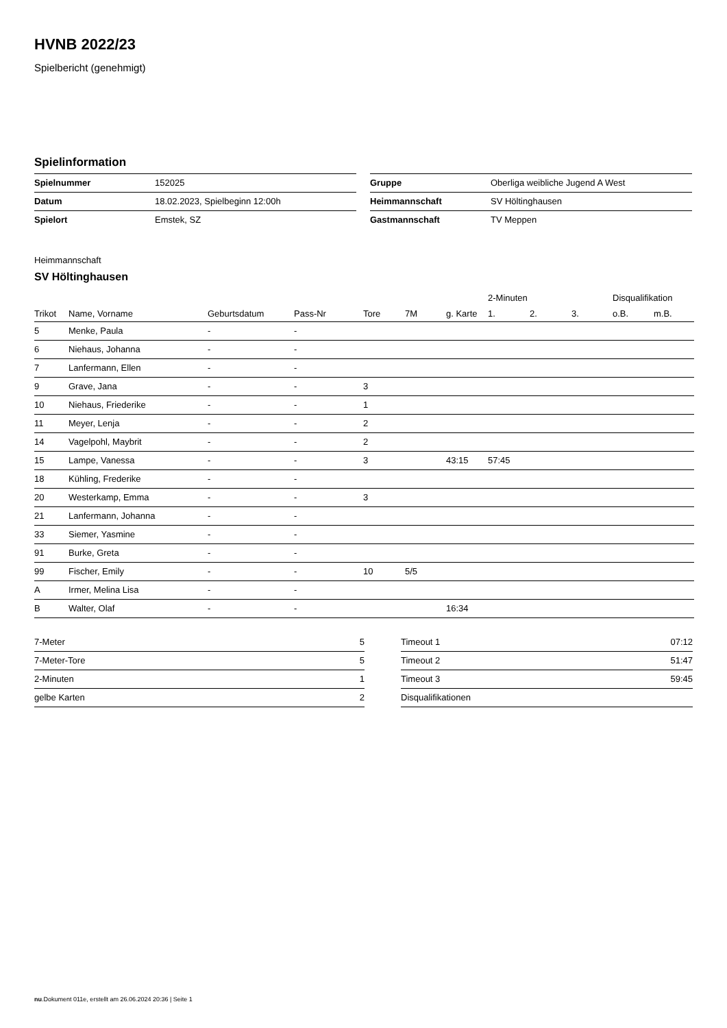HVNB 2022/23
Spielbericht (genehmigt)
Spielinformation
| Spielnummer | 152025 |
| Datum | 18.02.2023, Spielbeginn 12:00h |
| Spielort | Emstek, SZ |
| Gruppe | Oberliga weibliche Jugend A West |
| Heimmannschaft | SV Höltinghausen |
| Gastmannschaft | TV Meppen |
Heimmannschaft
SV Höltinghausen
| | | | | | | | 2-Minuten | | | Disqualifikation | |
| --- | --- | --- | --- | --- | --- | --- | --- | --- | --- | --- | --- |
| Trikot | Name, Vorname | Geburtsdatum | Pass-Nr | Tore | 7M | g. Karte | 1. | 2. | 3. | o.B. | m.B. |
| 5 | Menke, Paula | - | - | | | | | | | | |
| 6 | Niehaus, Johanna | - | - | | | | | | | | |
| 7 | Lanfermann, Ellen | - | - | | | | | | | | |
| 9 | Grave, Jana | - | - | 3 | | | | | | | |
| 10 | Niehaus, Friederike | - | - | 1 | | | | | | | |
| 11 | Meyer, Lenja | - | - | 2 | | | | | | | |
| 14 | Vagelpohl, Maybrit | - | - | 2 | | | | | | | |
| 15 | Lampe, Vanessa | - | - | 3 | | 43:15 | 57:45 | | | | |
| 18 | Kühling, Frederike | - | - | | | | | | | | |
| 20 | Westerkamp, Emma | - | - | 3 | | | | | | | |
| 21 | Lanfermann, Johanna | - | - | | | | | | | | |
| 33 | Siemer, Yasmine | - | - | | | | | | | | |
| 91 | Burke, Greta | - | - | | | | | | | | |
| 99 | Fischer, Emily | - | - | 10 | 5/5 | | | | | | |
| A | Irmer, Melina Lisa | - | - | | | | | | | | |
| B | Walter, Olaf | - | - | | | 16:34 | | | | | |
| 7-Meter | 5 |
| 7-Meter-Tore | 5 |
| 2-Minuten | 1 |
| gelbe Karten | 2 |
| Timeout 1 | 07:12 |
| Timeout 2 | 51:47 |
| Timeout 3 | 59:45 |
| Disqualifikationen | |
nu.Dokument 011e, erstellt am 26.06.2024 20:36 | Seite 1